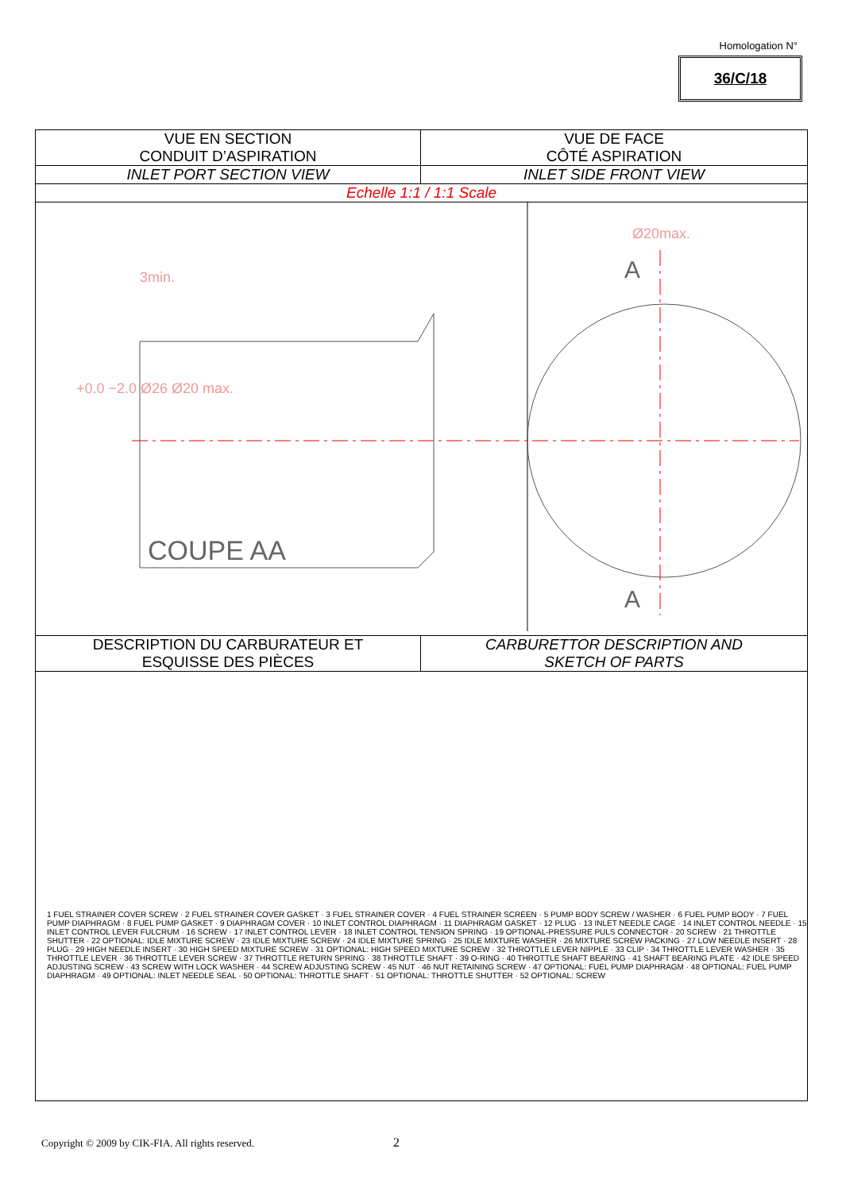Homologation N°
36/C/18
| VUE EN SECTION CONDUIT D’ASPIRATION | VUE DE FACE CÔTÉ ASPIRATION |
| INLET PORT SECTION VIEW | INLET SIDE FRONT VIEW |
| Echelle 1:1 / 1:1 Scale | |
| COUPE AA 3min. Ø20max. +0.0 −2.0 Ø26 Ø20 max. A A | |
| DESCRIPTION DU CARBURATEUR ET ESQUISSE DES PIÈCES | CARBURETTOR DESCRIPTION AND SKETCH OF PARTS |
| 1 FUEL STRAINER COVER SCREW · 2 FUEL STRAINER COVER GASKET · 3 FUEL STRAINER COVER · 4 FUEL STRAINER SCREEN · 5 PUMP BODY SCREW / WASHER · 6 FUEL PUMP BODY · 7 FUEL PUMP DIAPHRAGM · 8 FUEL PUMP GASKET · 9 DIAPHRAGM COVER · 10 INLET CONTROL DIAPHRAGM · 11 DIAPHRAGM GASKET · 12 PLUG · 13 INLET NEEDLE CAGE · 14 INLET CONTROL NEEDLE · 15 INLET CONTROL LEVER FULCRUM · 16 SCREW · 17 INLET CONTROL LEVER · 18 INLET CONTROL TENSION SPRING · 19 OPTIONAL-PRESSURE PULS CONNECTOR · 20 SCREW · 21 THROTTLE SHUTTER · 22 OPTIONAL: IDLE MIXTURE SCREW · 23 IDLE MIXTURE SCREW · 24 IDLE MIXTURE SPRING · 25 IDLE MIXTURE WASHER · 26 MIXTURE SCREW PACKING · 27 LOW NEEDLE INSERT · 28 PLUG · 29 HIGH NEEDLE INSERT · 30 HIGH SPEED MIXTURE SCREW · 31 OPTIONAL: HIGH SPEED MIXTURE SCREW · 32 THROTTLE LEVER NIPPLE · 33 CLIP · 34 THROTTLE LEVER WASHER · 35 THROTTLE LEVER · 36 THROTTLE LEVER SCREW · 37 THROTTLE RETURN SPRING · 38 THROTTLE SHAFT · 39 O-RING · 40 THROTTLE SHAFT BEARING · 41 SHAFT BEARING PLATE · 42 IDLE SPEED ADJUSTING SCREW · 43 SCREW WITH LOCK WASHER · 44 SCREW ADJUSTING SCREW · 45 NUT · 46 NUT RETAINING SCREW · 47 OPTIONAL: FUEL PUMP DIAPHRAGM · 48 OPTIONAL: FUEL PUMP DIAPHRAGM · 49 OPTIONAL: INLET NEEDLE SEAL · 50 OPTIONAL: THROTTLE SHAFT · 51 OPTIONAL: THROTTLE SHUTTER · 52 OPTIONAL: SCREW | |
Copyright © 2009 by CIK-FIA. All rights reserved.
2